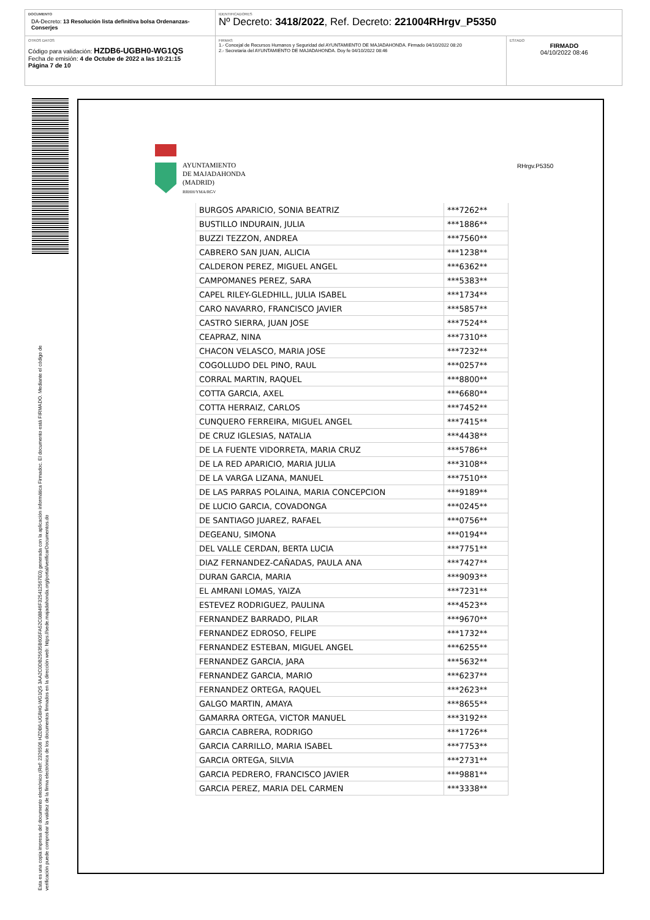DOCUMENTO
DA-Decreto: 13 Resolución lista definitiva bolsa Ordenanzas-Conserjes
IDENTIFICADORES
Nº Decreto: 3418/2022, Ref. Decreto: 221004RHrgv_P5350
OTROS DATOS
Código para validación: HZDB6-UGBH0-WG1QS
Fecha de emisión: 4 de Octube de 2022 a las 10:21:15
Página 7 de 10
FIRMAS
1.- Concejal de Recursos Humanos y Seguridad del AYUNTAMIENTO DE MAJADAHONDA. Firmado 04/10/2022 08:20
2.- Secretaria del AYUNTAMIENTO DE MAJADAHONDA. Doy fe 04/10/2022 08:46
ESTADO
FIRMADO
04/10/2022 08:46
Esta es una copia impresa del documento electrónico (Ref: 2326506 HZDB6-UGBH0-WG1QS 3AA2C0DB25635B605FA52C08846F325412567E0) generada con la aplicación informática Firmadoc. El documento está FIRMADO. Mediante el código de
verificación puede comprobar la validez de la firma electrónica de los documentos firmados en la dirección web: https://sede.majadahonda.org/portal/verificarDocumentos.do
AYUNTAMIENTO
DE MAJADAHONDA
(MADRID)
RRHH/YMA/RGV
RHrgv.P5350
| BURGOS APARICIO, SONIA BEATRIZ | ***7262** |
| BUSTILLO INDURAIN, JULIA | ***1886** |
| BUZZI TEZZON, ANDREA | ***7560** |
| CABRERO SAN JUAN, ALICIA | ***1238** |
| CALDERON PEREZ, MIGUEL ANGEL | ***6362** |
| CAMPOMANES PEREZ, SARA | ***5383** |
| CAPEL RILEY-GLEDHILL, JULIA ISABEL | ***1734** |
| CARO NAVARRO, FRANCISCO JAVIER | ***5857** |
| CASTRO SIERRA, JUAN JOSE | ***7524** |
| CEAPRAZ, NINA | ***7310** |
| CHACON VELASCO, MARIA JOSE | ***7232** |
| COGOLLUDO DEL PINO, RAUL | ***0257** |
| CORRAL MARTIN, RAQUEL | ***8800** |
| COTTA GARCIA, AXEL | ***6680** |
| COTTA HERRAIZ, CARLOS | ***7452** |
| CUNQUERO FERREIRA, MIGUEL ANGEL | ***7415** |
| DE CRUZ IGLESIAS, NATALIA | ***4438** |
| DE LA FUENTE VIDORRETA, MARIA CRUZ | ***5786** |
| DE LA RED APARICIO, MARIA JULIA | ***3108** |
| DE LA VARGA LIZANA, MANUEL | ***7510** |
| DE LAS PARRAS POLAINA, MARIA CONCEPCION | ***9189** |
| DE LUCIO GARCIA, COVADONGA | ***0245** |
| DE SANTIAGO JUAREZ, RAFAEL | ***0756** |
| DEGEANU, SIMONA | ***0194** |
| DEL VALLE CERDAN, BERTA LUCIA | ***7751** |
| DIAZ FERNANDEZ-CAÑADAS, PAULA ANA | ***7427** |
| DURAN GARCIA, MARIA | ***9093** |
| EL AMRANI LOMAS, YAIZA | ***7231** |
| ESTEVEZ RODRIGUEZ, PAULINA | ***4523** |
| FERNANDEZ BARRADO, PILAR | ***9670** |
| FERNANDEZ EDROSO, FELIPE | ***1732** |
| FERNANDEZ ESTEBAN, MIGUEL ANGEL | ***6255** |
| FERNANDEZ GARCIA, JARA | ***5632** |
| FERNANDEZ GARCIA, MARIO | ***6237** |
| FERNANDEZ ORTEGA, RAQUEL | ***2623** |
| GALGO MARTIN, AMAYA | ***8655** |
| GAMARRA ORTEGA, VICTOR MANUEL | ***3192** |
| GARCIA CABRERA, RODRIGO | ***1726** |
| GARCIA CARRILLO, MARIA ISABEL | ***7753** |
| GARCIA ORTEGA, SILVIA | ***2731** |
| GARCIA PEDRERO, FRANCISCO JAVIER | ***9881** |
| GARCIA PEREZ, MARIA DEL CARMEN | ***3338** |